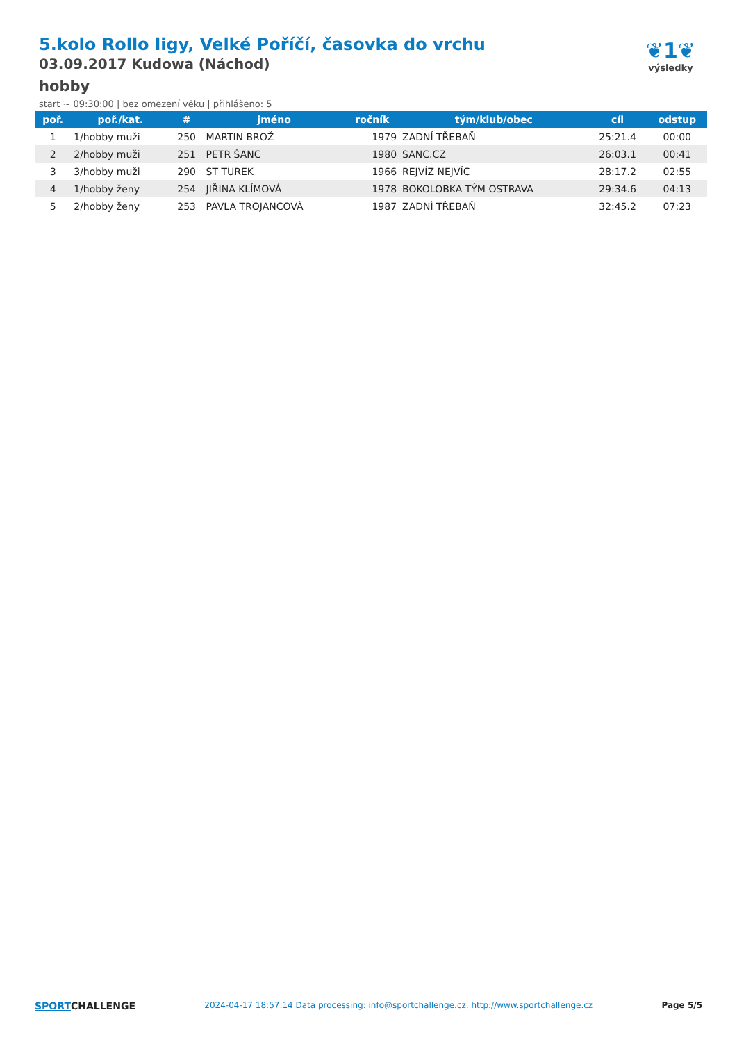5.kolo Rollo ligy, Velké Poříčí, časovka do vrchu
03.09.2017 Kudowa (Náchod)
hobby
start ~ 09:30:00 | bez omezení věku | přihlášeno: 5
❦1❦
výsledky
| poř. | poř./kat. | # | jméno | ročník | tým/klub/obec | cíl | odstup |
| --- | --- | --- | --- | --- | --- | --- | --- |
| 1 | 1/hobby muži | 250 | MARTIN BROŽ | 1979 | ZADNÍ TŘEBAŇ | 25:21.4 | 00:00 |
| 2 | 2/hobby muži | 251 | PETR ŠANC | 1980 | SANC.CZ | 26:03.1 | 00:41 |
| 3 | 3/hobby muži | 290 | ST TUREK | 1966 | REJVÍZ NEJVÍC | 28:17.2 | 02:55 |
| 4 | 1/hobby ženy | 254 | JIŘINA KLÍMOVÁ | 1978 | BOKOLOBKA TÝM OSTRAVA | 29:34.6 | 04:13 |
| 5 | 2/hobby ženy | 253 | PAVLA TROJANCOVÁ | 1987 | ZADNÍ TŘEBAŇ | 32:45.2 | 07:23 |
SPORTCHALLENGE
2024-04-17 18:57:14 Data processing: info@sportchallenge.cz, http://www.sportchallenge.cz
Page 5/5